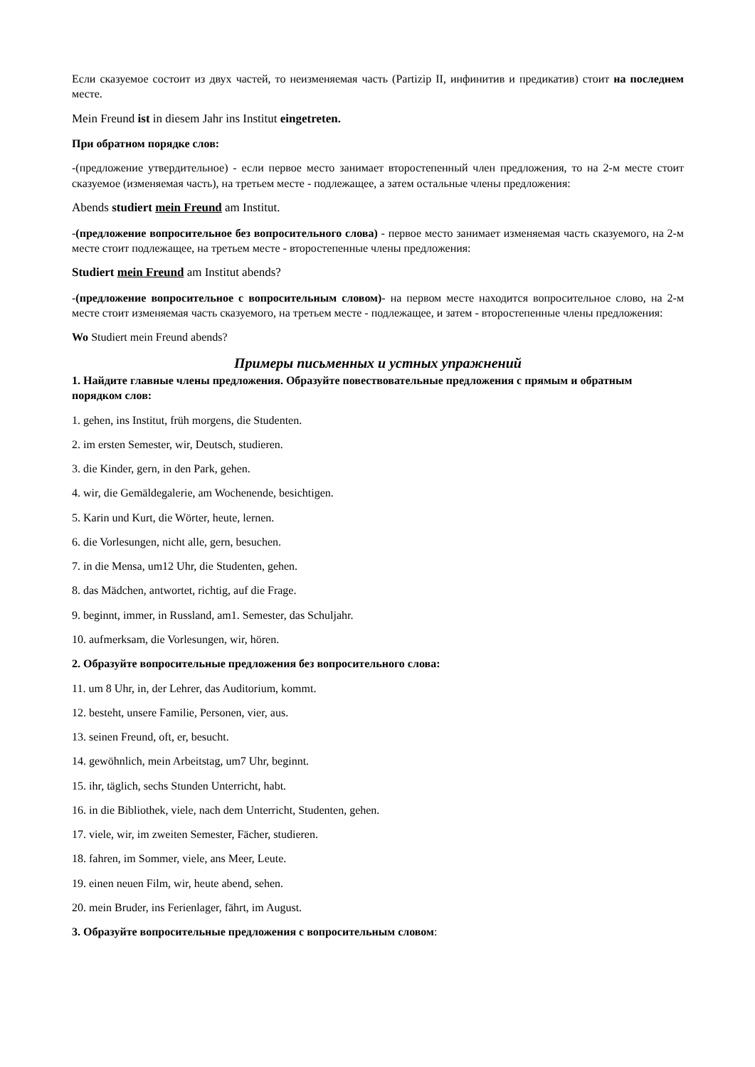Если сказуемое состоит из двух частей, то неизменяемая часть (Partizip II, инфинитив и предикатив) стоит на последнем месте.
Mein Freund ist in diesem Jahr ins Institut eingetreten.
При обратном порядке слов:
-(предложение утвердительное) - если первое место занимает второстепенный член предложения, то на 2-м месте стоит сказуемое (изменяемая часть), на третьем месте - подлежащее, а затем остальные члены предложения:
Abends studiert mein Freund am Institut.
-(предложение вопросительное без вопросительного слова) - первое место занимает изменяемая часть сказуемого, на 2-м месте стоит подлежащее, на третьем месте - второстепенные члены предложения:
Studiert mein Freund am Institut abends?
-(предложение вопросительное с вопросительным словом)- на первом месте находится вопросительное слово, на 2-м месте стоит изменяемая часть сказуемого, на третьем месте - подлежащее, и затем - второстепенные члены предложения:
Wo Studiert mein Freund abends?
Примеры письменных и устных упражнений
1. Найдите главные члены предложения. Образуйте повествовательные предложения с прямым и обратным порядком слов:
1. gehen, ins Institut, früh morgens, die Studenten.
2. im ersten Semester, wir, Deutsch, studieren.
3. die Kinder, gern, in den Park, gehen.
4. wir, die Gemäldegalerie, am Wochenende, besichtigen.
5. Karin und Kurt, die Wörter, heute, lernen.
6. die Vorlesungen, nicht alle, gern, besuchen.
7. in die Mensa, um12 Uhr, die Studenten, gehen.
8. das Mädchen, antwortet, richtig, auf die Frage.
9. beginnt, immer, in Russland, am1. Semester, das Schuljahr.
10. aufmerksam, die Vorlesungen, wir, hören.
2. Образуйте вопросительные предложения без вопросительного слова:
11. um 8 Uhr, in, der Lehrer, das Auditorium, kommt.
12. besteht, unsere Familie, Personen, vier, aus.
13. seinen Freund, oft, er, besucht.
14. gewöhnlich, mein Arbeitstag, um7 Uhr, beginnt.
15. ihr, täglich, sechs Stunden Unterricht, habt.
16. in die Bibliothek, viele, nach dem Unterricht, Studenten, gehen.
17. viele, wir, im zweiten Semester, Fächer, studieren.
18. fahren, im Sommer, viele, ans Meer, Leute.
19. einen neuen Film, wir, heute abend, sehen.
20. mein Bruder, ins Ferienlager, fährt, im August.
3. Образуйте вопросительные предложения с вопросительным словом: